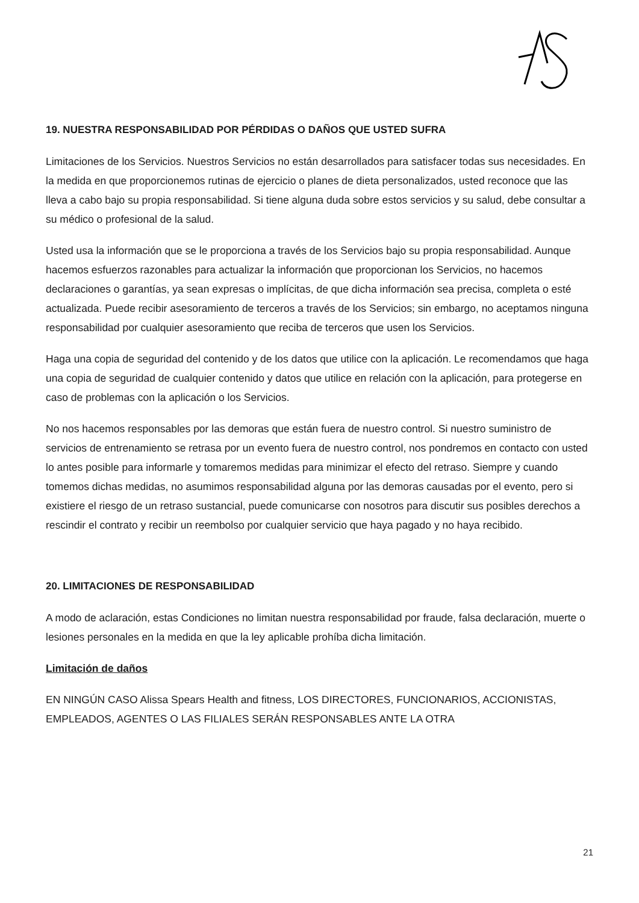19. NUESTRA RESPONSABILIDAD POR PÉRDIDAS O DAÑOS QUE USTED SUFRA
Limitaciones de los Servicios. Nuestros Servicios no están desarrollados para satisfacer todas sus necesidades. En la medida en que proporcionemos rutinas de ejercicio o planes de dieta personalizados, usted reconoce que las lleva a cabo bajo su propia responsabilidad. Si tiene alguna duda sobre estos servicios y su salud, debe consultar a su médico o profesional de la salud.
Usted usa la información que se le proporciona a través de los Servicios bajo su propia responsabilidad. Aunque hacemos esfuerzos razonables para actualizar la información que proporcionan los Servicios, no hacemos declaraciones o garantías, ya sean expresas o implícitas, de que dicha información sea precisa, completa o esté actualizada. Puede recibir asesoramiento de terceros a través de los Servicios; sin embargo, no aceptamos ninguna responsabilidad por cualquier asesoramiento que reciba de terceros que usen los Servicios.
Haga una copia de seguridad del contenido y de los datos que utilice con la aplicación. Le recomendamos que haga una copia de seguridad de cualquier contenido y datos que utilice en relación con la aplicación, para protegerse en caso de problemas con la aplicación o los Servicios.
No nos hacemos responsables por las demoras que están fuera de nuestro control. Si nuestro suministro de servicios de entrenamiento se retrasa por un evento fuera de nuestro control, nos pondremos en contacto con usted lo antes posible para informarle y tomaremos medidas para minimizar el efecto del retraso. Siempre y cuando tomemos dichas medidas, no asumimos responsabilidad alguna por las demoras causadas por el evento, pero si existiere el riesgo de un retraso sustancial, puede comunicarse con nosotros para discutir sus posibles derechos a rescindir el contrato y recibir un reembolso por cualquier servicio que haya pagado y no haya recibido.
20. LIMITACIONES DE RESPONSABILIDAD
A modo de aclaración, estas Condiciones no limitan nuestra responsabilidad por fraude, falsa declaración, muerte o lesiones personales en la medida en que la ley aplicable prohíba dicha limitación.
Limitación de daños
EN NINGÚN CASO Alissa Spears Health and fitness, LOS DIRECTORES, FUNCIONARIOS, ACCIONISTAS, EMPLEADOS, AGENTES O LAS FILIALES SERÁN RESPONSABLES ANTE LA OTRA
21